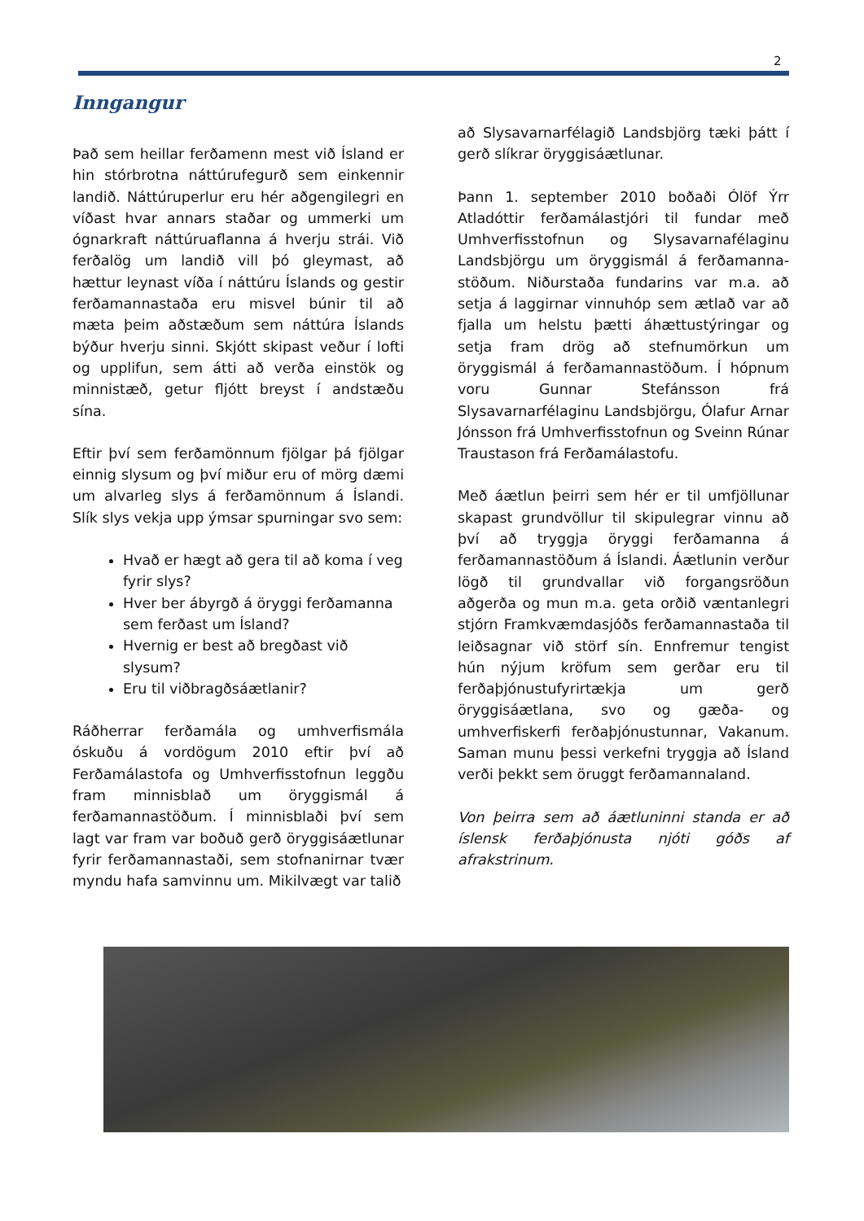2
Inngangur
Það sem heillar ferðamenn mest við Ísland er hin stórbrotna náttúrufegurð sem einkennir landið. Náttúruperlur eru hér aðgengilegri en víðast hvar annars staðar og ummerki um ógnarkraft náttúruaflanna á hverju strái. Við ferðalög um landið vill þó gleymast, að hættur leynast víða í náttúru Íslands og gestir ferðamannastaða eru misvel búnir til að mæta þeim aðstæðum sem náttúra Íslands býður hverju sinni. Skjótt skipast veður í lofti og upplifun, sem átti að verða einstök og minnistæð, getur fljótt breyst í andstæðu sína.
Eftir því sem ferðamönnum fjölgar þá fjölgar einnig slysum og því miður eru of mörg dæmi um alvarleg slys á ferðamönnum á Íslandi. Slík slys vekja upp ýmsar spurningar svo sem:
Hvað er hægt að gera til að koma í veg fyrir slys?
Hver ber ábyrgð á öryggi ferðamanna sem ferðast um Ísland?
Hvernig er best að bregðast við slysum?
Eru til viðbragðsáætlanir?
Ráðherrar ferðamála og umhverfismála óskuðu á vordögum 2010 eftir því að Ferðamálastofa og Umhverfisstofnun leggðu fram minnisblað um öryggismál á ferðamannastöðum. Í minnisblaði því sem lagt var fram var boðuð gerð öryggisáætlunar fyrir ferðamannastaði, sem stofnanirnar tvær myndu hafa samvinnu um. Mikilvægt var talið
að Slysavarnarfélagið Landsbjörg tæki þátt í gerð slíkrar öryggisáætlunar.
Þann 1. september 2010 boðaði Ólöf Ýrr Atladóttir ferðamálastjóri til fundar með Umhverfisstofnun og Slysavarnafélaginu Landsbjörgu um öryggismál á ferðamanna-stöðum. Niðurstaða fundarins var m.a. að setja á laggirnar vinnuhóp sem ætlað var að fjalla um helstu þætti áhættustýringar og setja fram drög að stefnumörkun um öryggismál á ferðamannastöðum. Í hópnum voru Gunnar Stefánsson frá Slysavarnarfélaginu Landsbjörgu, Ólafur Arnar Jónsson frá Umhverfisstofnun og Sveinn Rúnar Traustason frá Ferðamálastofu.
Með áætlun þeirri sem hér er til umfjöllunar skapast grundvöllur til skipulegrar vinnu að því að tryggja öryggi ferðamanna á ferðamannastöðum á Íslandi. Áætlunin verður lögð til grundvallar við forgangsröðun aðgerða og mun m.a. geta orðið væntanlegri stjórn Framkvæmdasjóðs ferðamannastaða til leiðsagnar við störf sín. Ennfremur tengist hún nýjum kröfum sem gerðar eru til ferðaþjónustufyrirtækja um gerð öryggisáætlana, svo og gæða- og umhverfiskerfi ferðaþjónustunnar, Vakanum. Saman munu þessi verkefni tryggja að Ísland verði þekkt sem öruggt ferðamannaland.
Von þeirra sem að áætluninni standa er að íslensk ferðaþjónusta njóti góðs af afrakstrinum.